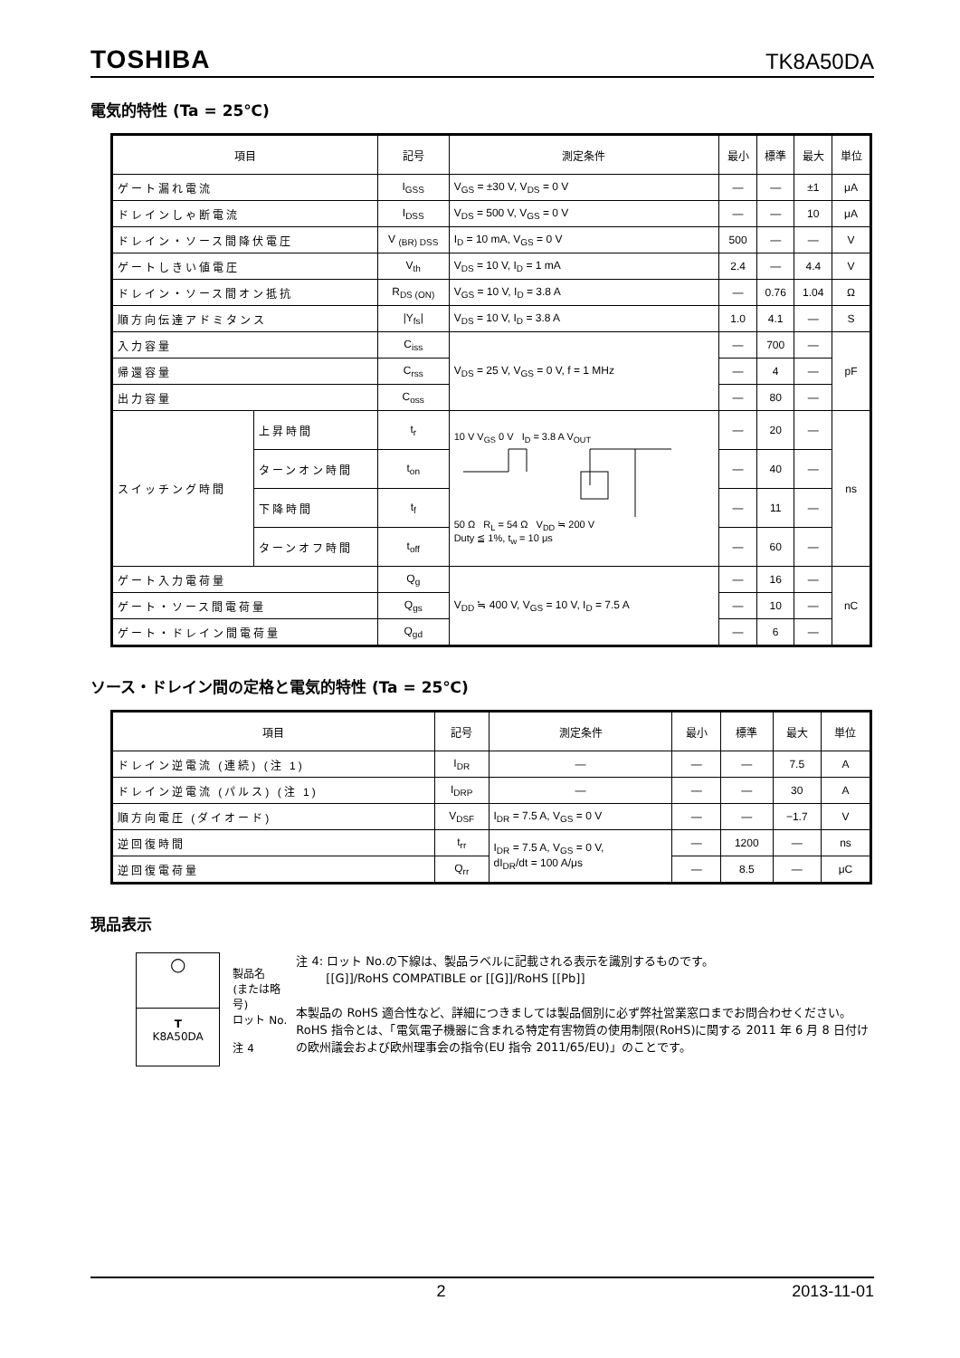TOSHIBA TK8A50DA
電気的特性 (Ta = 25℃)
| 項目 | | 記号 | 測定条件 | 最小 | 標準 | 最大 | 単位 |
| --- | --- | --- | --- | --- | --- | --- | --- |
| ゲート漏れ電流 | | I<sub>GSS</sub> | V<sub>GS</sub> = ±30 V, V<sub>DS</sub> = 0 V | — | — | ±1 | μA |
| ドレインしゃ断電流 | | I<sub>DSS</sub> | V<sub>DS</sub> = 500 V, V<sub>GS</sub> = 0 V | — | — | 10 | μA |
| ドレイン・ソース間降伏電圧 | | V <sub>(BR) DSS</sub> | I<sub>D</sub> = 10 mA, V<sub>GS</sub> = 0 V | 500 | — | — | V |
| ゲートしきい値電圧 | | V<sub>th</sub> | V<sub>DS</sub> = 10 V, I<sub>D</sub> = 1 mA | 2.4 | — | 4.4 | V |
| ドレイン・ソース間オン抵抗 | | R<sub>DS (ON)</sub> | V<sub>GS</sub> = 10 V, I<sub>D</sub> = 3.8 A | — | 0.76 | 1.04 | Ω |
| 順方向伝達アドミタンス | | /Y<sub>fs</sub>/ | V<sub>DS</sub> = 10 V, I<sub>D</sub> = 3.8 A | 1.0 | 4.1 | — | S |
| 入力容量 | | C<sub>iss</sub> | V<sub>DS</sub> = 25 V, V<sub>GS</sub> = 0 V, f = 1 MHz | — | 700 | — | pF |
| 帰還容量 | | C<sub>rss</sub> | | — | 4 | — | |
| 出力容量 | | C<sub>oss</sub> | | — | 80 | — | |
| スイッチング時間 | 上昇時間 | t<sub>r</sub> | 10 V V<sub>GS</sub> 0 V I<sub>D</sub> = 3.8 A V<sub>OUT</sub> 50 Ω R<sub>L</sub> = 54 Ω V<sub>DD</sub> ≒ 200 V Duty ≦ 1%, t<sub>w</sub> = 10 μs | — | 20 | — | ns |
| | ターンオン時間 | t<sub>on</sub> | | — | 40 | — | |
| | 下降時間 | t<sub>f</sub> | | — | 11 | — | |
| | ターンオフ時間 | t<sub>off</sub> | | — | 60 | — | |
| ゲート入力電荷量 | | Q<sub>g</sub> | V<sub>DD</sub> ≒ 400 V, V<sub>GS</sub> = 10 V, I<sub>D</sub> = 7.5 A | — | 16 | — | nC |
| ゲート・ソース間電荷量 | | Q<sub>gs</sub> | | — | 10 | — | |
| ゲート・ドレイン間電荷量 | | Q<sub>gd</sub> | | — | 6 | — | |
ソース・ドレイン間の定格と電気的特性 (Ta = 25℃)
| 項目 | 記号 | 測定条件 | 最小 | 標準 | 最大 | 単位 |
| --- | --- | --- | --- | --- | --- | --- |
| ドレイン逆電流 (連続) (注 1) | I<sub>DR</sub> | — | — | — | 7.5 | A |
| ドレイン逆電流 (パルス) (注 1) | I<sub>DRP</sub> | — | — | — | 30 | A |
| 順方向電圧 (ダイオード) | V<sub>DSF</sub> | I<sub>DR</sub> = 7.5 A, V<sub>GS</sub> = 0 V | — | — | −1.7 | V |
| 逆回復時間 | t<sub>rr</sub> | I<sub>DR</sub> = 7.5 A, V<sub>GS</sub> = 0 V, dI<sub>DR</sub>/dt = 100 A/μs | — | 1200 | — | ns |
| 逆回復電荷量 | Q<sub>rr</sub> | | — | 8.5 | — | μC |
現品表示
○
T
K8A50DA
製品名
(または略号)
ロット No.
注 4
注 4: ロット No.の下線は、製品ラベルに記載される表示を識別するものです。
[[G]]/RoHS COMPATIBLE or [[G]]/RoHS [[Pb]]
本製品の RoHS 適合性など、詳細につきましては製品個別に必ず弊社営業窓口までお問合わせください。
RoHS 指令とは、「電気電子機器に含まれる特定有害物質の使用制限(RoHS)に関する 2011 年 6 月 8 日付けの欧州議会および欧州理事会の指令(EU 指令 2011/65/EU)」のことです。
2 2013-11-01